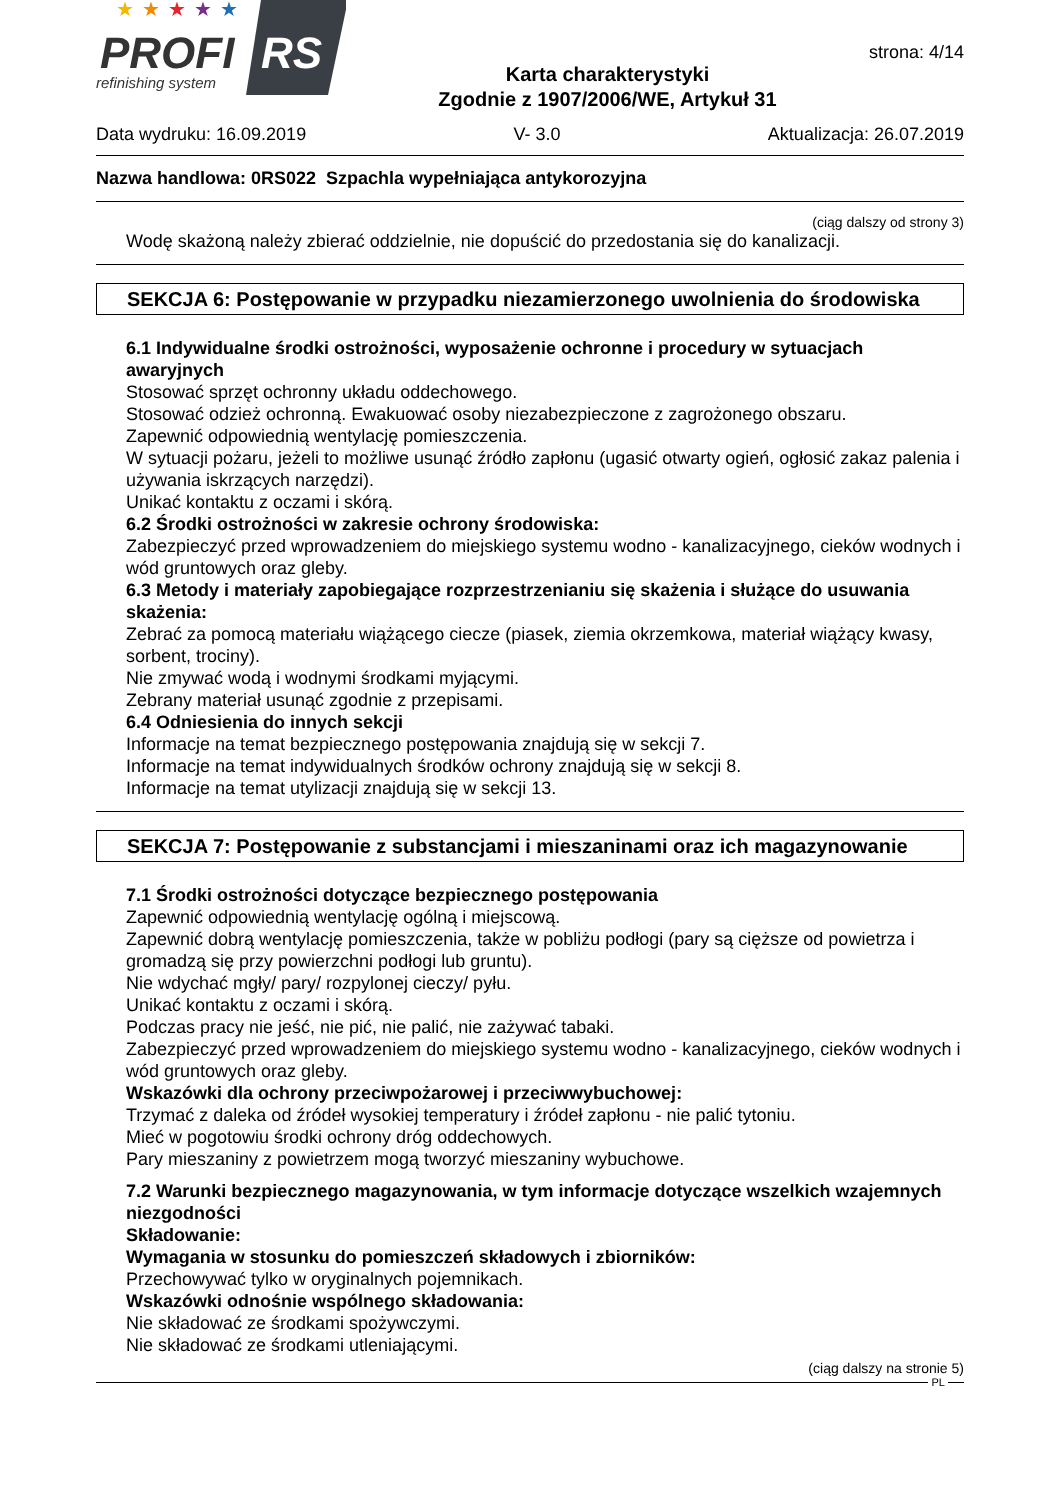★
★
★
★
★
PROFI
RS
refinishing system
Karta charakterystyki
Zgodnie z 1907/2006/WE, Artykuł 31
strona: 4/14
Data wydruku: 16.09.2019 V- 3.0 Aktualizacja: 26.07.2019
Nazwa handlowa: 0RS022 Szpachla wypełniająca antykorozyjna
(ciąg dalszy od strony 3)
Wodę skażoną należy zbierać oddzielnie, nie dopuścić do przedostania się do kanalizacji.
SEKCJA 6: Postępowanie w przypadku niezamierzonego uwolnienia do środowiska
6.1 Indywidualne środki ostrożności, wyposażenie ochronne i procedury w sytuacjach awaryjnych
Stosować sprzęt ochronny układu oddechowego.
Stosować odzież ochronną. Ewakuować osoby niezabezpieczone z zagrożonego obszaru.
Zapewnić odpowiednią wentylację pomieszczenia.
W sytuacji pożaru, jeżeli to możliwe usunąć źródło zapłonu (ugasić otwarty ogień, ogłosić zakaz palenia i używania iskrzących narzędzi).
Unikać kontaktu z oczami i skórą.
6.2 Środki ostrożności w zakresie ochrony środowiska:
Zabezpieczyć przed wprowadzeniem do miejskiego systemu wodno - kanalizacyjnego, cieków wodnych i wód gruntowych oraz gleby.
6.3 Metody i materiały zapobiegające rozprzestrzenianiu się skażenia i służące do usuwania skażenia:
Zebrać za pomocą materiału wiążącego ciecze (piasek, ziemia okrzemkowa, materiał wiążący kwasy, sorbent, trociny).
Nie zmywać wodą i wodnymi środkami myjącymi.
Zebrany materiał usunąć zgodnie z przepisami.
6.4 Odniesienia do innych sekcji
Informacje na temat bezpiecznego postępowania znajdują się w sekcji 7.
Informacje na temat indywidualnych środków ochrony znajdują się w sekcji 8.
Informacje na temat utylizacji znajdują się w sekcji 13.
SEKCJA 7: Postępowanie z substancjami i mieszaninami oraz ich magazynowanie
7.1 Środki ostrożności dotyczące bezpiecznego postępowania
Zapewnić odpowiednią wentylację ogólną i miejscową.
Zapewnić dobrą wentylację pomieszczenia, także w pobliżu podłogi (pary są cięższe od powietrza i gromadzą się przy powierzchni podłogi lub gruntu).
Nie wdychać mgły/ pary/ rozpylonej cieczy/ pyłu.
Unikać kontaktu z oczami i skórą.
Podczas pracy nie jeść, nie pić, nie palić, nie zażywać tabaki.
Zabezpieczyć przed wprowadzeniem do miejskiego systemu wodno - kanalizacyjnego, cieków wodnych i wód gruntowych oraz gleby.
Wskazówki dla ochrony przeciwpożarowej i przeciwwybuchowej:
Trzymać z daleka od źródeł wysokiej temperatury i źródeł zapłonu - nie palić tytoniu.
Mieć w pogotowiu środki ochrony dróg oddechowych.
Pary mieszaniny z powietrzem mogą tworzyć mieszaniny wybuchowe.
7.2 Warunki bezpiecznego magazynowania, w tym informacje dotyczące wszelkich wzajemnych niezgodności
Składowanie:
Wymagania w stosunku do pomieszczeń składowych i zbiorników:
Przechowywać tylko w oryginalnych pojemnikach.
Wskazówki odnośnie wspólnego składowania:
Nie składować ze środkami spożywczymi.
Nie składować ze środkami utleniającymi.
(ciąg dalszy na stronie 5)
PL